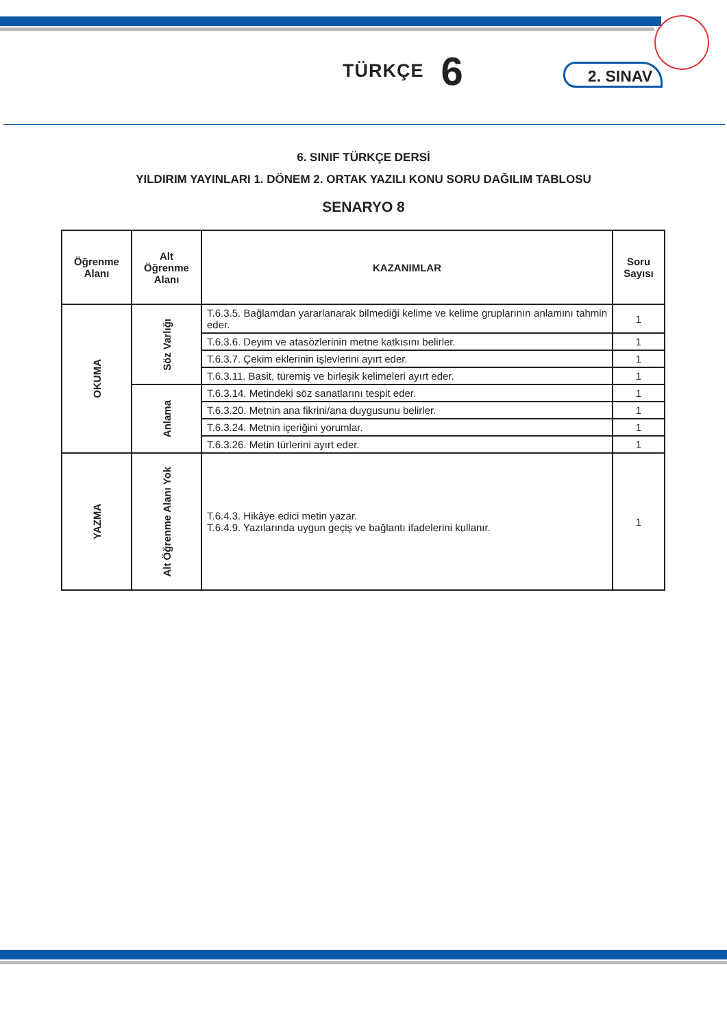TÜRKÇE 6
2. SINAV
6. SINIF TÜRKÇE DERSİ
YILDIRIM YAYINLARI 1. DÖNEM 2. ORTAK YAZILI KONU SORU DAĞILIM TABLOSU
SENARYO 8
| Öğrenme Alanı | Alt Öğrenme Alanı | KAZANIMLAR | Soru Sayısı |
| --- | --- | --- | --- |
| OKUMA | Söz Varlığı | T.6.3.5. Bağlamdan yararlanarak bilmediği kelime ve kelime gruplarının anlamını tahmin eder. | 1 |
| | | T.6.3.6. Deyim ve atasözlerinin metne katkısını belirler. | 1 |
| | | T.6.3.7. Çekim eklerinin işlevlerini ayırt eder. | 1 |
| | | T.6.3.11. Basit, türemiş ve birleşik kelimeleri ayırt eder. | 1 |
| | Anlama | T.6.3.14. Metindeki söz sanatlarını tespit eder. | 1 |
| | | T.6.3.20. Metnin ana fikrini/ana duygusunu belirler. | 1 |
| | | T.6.3.24. Metnin içeriğini yorumlar. | 1 |
| | | T.6.3.26. Metin türlerini ayırt eder. | 1 |
| YAZMA | Alt Öğrenme Alanı Yok | T.6.4.3. Hikâye edici metin yazar. T.6.4.9. Yazılarında uygun geçiş ve bağlantı ifadelerini kullanır. | 1 |